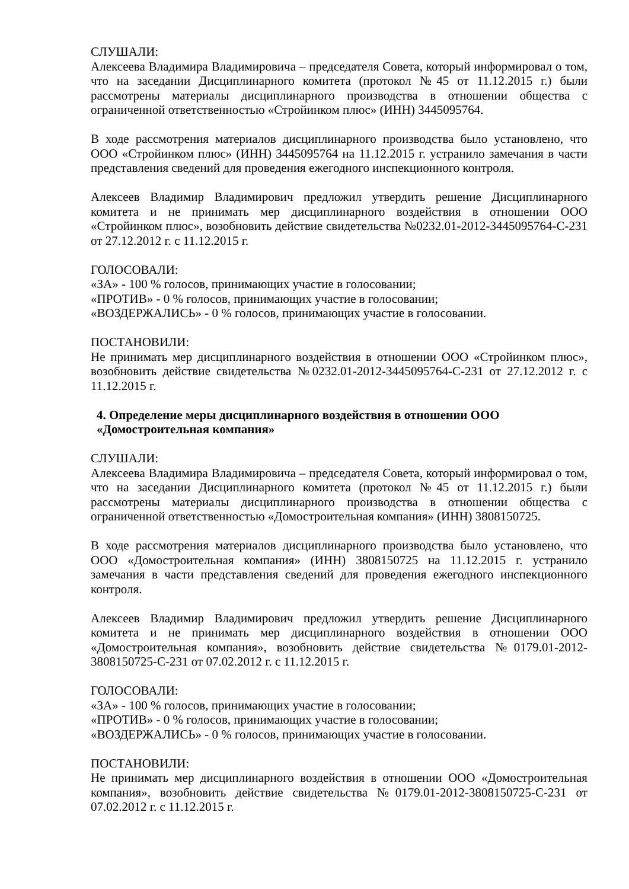СЛУШАЛИ:
Алексеева Владимира Владимировича – председателя Совета, который информировал о том, что на заседании Дисциплинарного комитета (протокол №45 от 11.12.2015 г.) были рассмотрены материалы дисциплинарного производства в отношении общества с ограниченной ответственностью «Стройинком плюс» (ИНН) 3445095764.
В ходе рассмотрения материалов дисциплинарного производства было установлено, что ООО «Стройинком плюс» (ИНН) 3445095764 на 11.12.2015 г. устранило замечания в части представления сведений для проведения ежегодного инспекционного контроля.
Алексеев Владимир Владимирович предложил утвердить решение Дисциплинарного комитета и не принимать мер дисциплинарного воздействия в отношении ООО «Стройинком плюс», возобновить действие свидетельства №0232.01-2012-3445095764-С-231 от 27.12.2012 г. с 11.12.2015 г.
ГОЛОСОВАЛИ:
«ЗА» - 100 % голосов, принимающих участие в голосовании;
«ПРОТИВ» - 0 % голосов, принимающих участие в голосовании;
«ВОЗДЕРЖАЛИСЬ» - 0 % голосов, принимающих участие в голосовании.
ПОСТАНОВИЛИ:
Не принимать мер дисциплинарного воздействия в отношении ООО «Стройинком плюс», возобновить действие свидетельства №0232.01-2012-3445095764-С-231 от 27.12.2012 г. с 11.12.2015 г.
4. Определение меры дисциплинарного воздействия в отношении ООО «Домостроительная компания»
СЛУШАЛИ:
Алексеева Владимира Владимировича – председателя Совета, который информировал о том, что на заседании Дисциплинарного комитета (протокол №45 от 11.12.2015 г.) были рассмотрены материалы дисциплинарного производства в отношении общества с ограниченной ответственностью «Домостроительная компания» (ИНН) 3808150725.
В ходе рассмотрения материалов дисциплинарного производства было установлено, что ООО «Домостроительная компания» (ИНН) 3808150725 на 11.12.2015 г. устранило замечания в части представления сведений для проведения ежегодного инспекционного контроля.
Алексеев Владимир Владимирович предложил утвердить решение Дисциплинарного комитета и не принимать мер дисциплинарного воздействия в отношении ООО «Домостроительная компания», возобновить действие свидетельства №0179.01-2012-3808150725-С-231 от 07.02.2012 г. с 11.12.2015 г.
ГОЛОСОВАЛИ:
«ЗА» - 100 % голосов, принимающих участие в голосовании;
«ПРОТИВ» - 0 % голосов, принимающих участие в голосовании;
«ВОЗДЕРЖАЛИСЬ» - 0 % голосов, принимающих участие в голосовании.
ПОСТАНОВИЛИ:
Не принимать мер дисциплинарного воздействия в отношении ООО «Домостроительная компания», возобновить действие свидетельства №0179.01-2012-3808150725-С-231 от 07.02.2012 г. с 11.12.2015 г.